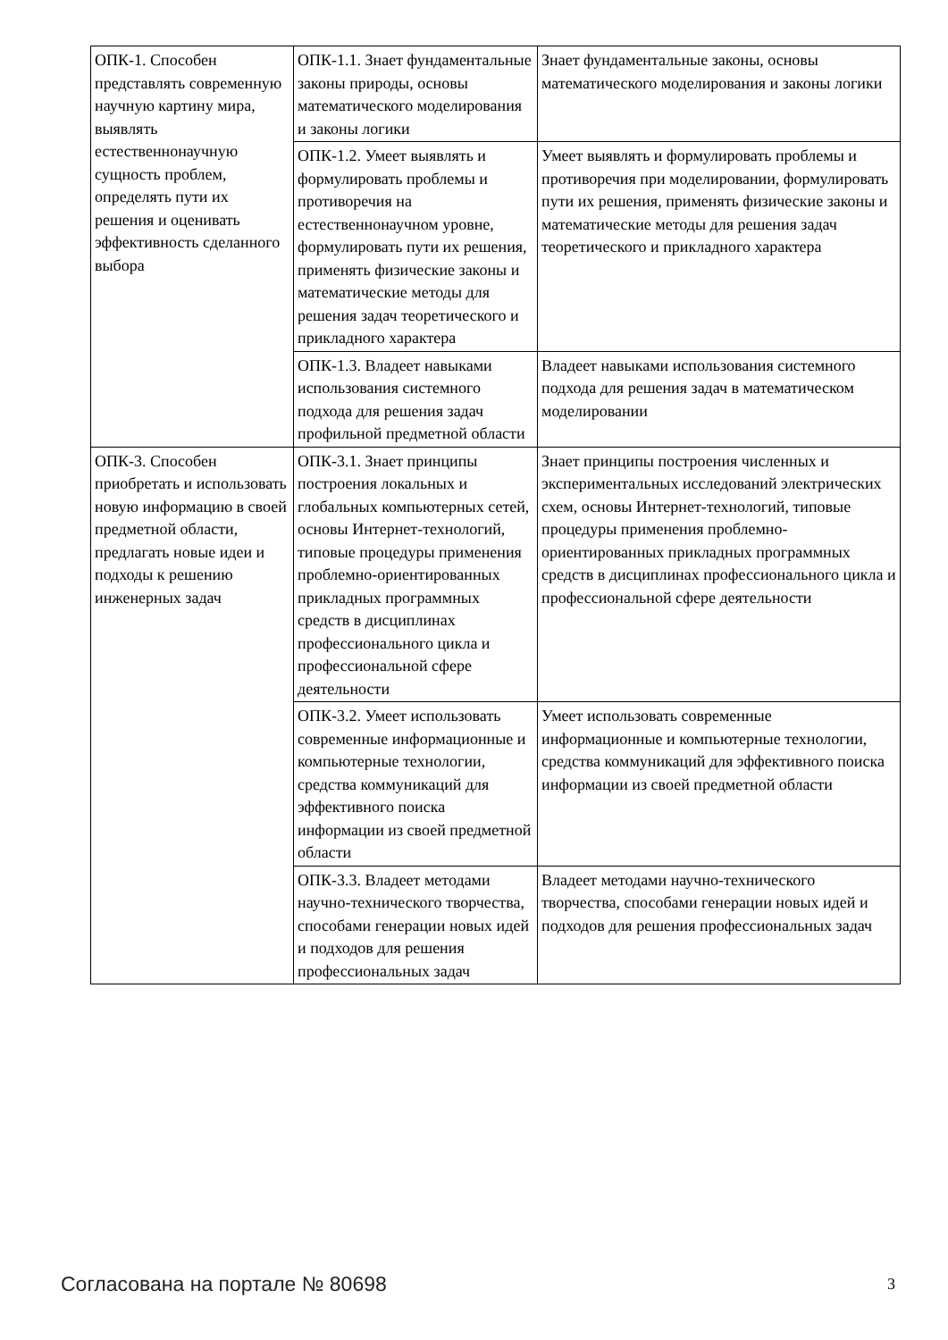| ОПК-1. Способен представлять современную научную картину мира, выявлять естественнонаучную сущность проблем, определять пути их решения и оценивать эффективность сделанного выбора | ОПК-1.1. Знает фундаментальные законы природы, основы математического моделирования и законы логики | Знает фундаментальные законы, основы математического моделирования и законы логики |
| | ОПК-1.2. Умеет выявлять и формулировать проблемы и противоречия на естественнонаучном уровне, формулировать пути их решения, применять физические законы и математические методы для решения задач теоретического и прикладного характера | Умеет выявлять и формулировать проблемы и противоречия при моделировании, формулировать пути их решения, применять физические законы и математические методы для решения задач теоретического и прикладного характера |
| | ОПК-1.3. Владеет навыками использования системного подхода для решения задач профильной предметной области | Владеет навыками использования системного подхода для решения задач в математическом моделировании |
| ОПК-3. Способен приобретать и использовать новую информацию в своей предметной области, предлагать новые идеи и подходы к решению инженерных задач | ОПК-3.1. Знает принципы построения локальных и глобальных компьютерных сетей, основы Интернет-технологий, типовые процедуры применения проблемно-ориентированных прикладных программных средств в дисциплинах профессионального цикла и профессиональной сфере деятельности | Знает принципы построения численных и экспериментальных исследований электрических схем, основы Интернет-технологий, типовые процедуры применения проблемно-ориентированных прикладных программных средств в дисциплинах профессионального цикла и профессиональной сфере деятельности |
| | ОПК-3.2. Умеет использовать современные информационные и компьютерные технологии, средства коммуникаций для эффективного поиска информации из своей предметной области | Умеет использовать современные информационные и компьютерные технологии, средства коммуникаций для эффективного поиска информации из своей предметной области |
| | ОПК-3.3. Владеет методами научно-технического творчества, способами генерации новых идей и подходов для решения профессиональных задач | Владеет методами научно-технического творчества, способами генерации новых идей и подходов для решения профессиональных задач |
Согласована на портале № 80698 3